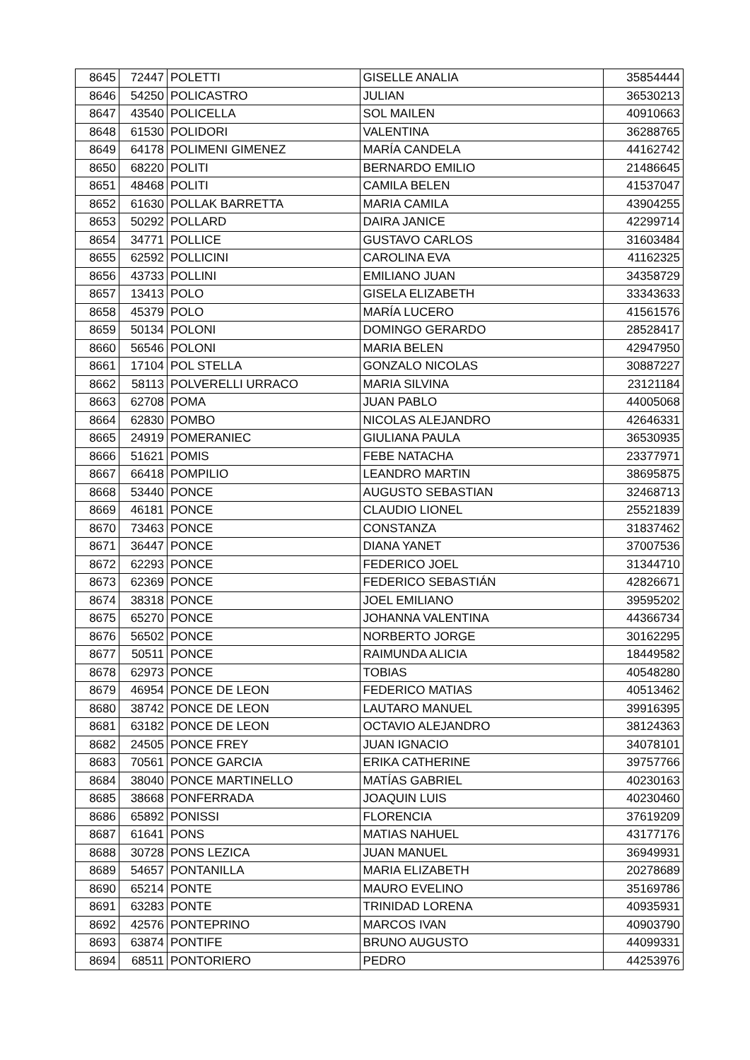| 8645 | 72447 | POLETTI | GISELLE ANALIA | 35854444 |
| 8646 | 54250 | POLICASTRO | JULIAN | 36530213 |
| 8647 | 43540 | POLICELLA | SOL MAILEN | 40910663 |
| 8648 | 61530 | POLIDORI | VALENTINA | 36288765 |
| 8649 | 64178 | POLIMENI GIMENEZ | MARÍA CANDELA | 44162742 |
| 8650 | 68220 | POLITI | BERNARDO EMILIO | 21486645 |
| 8651 | 48468 | POLITI | CAMILA BELEN | 41537047 |
| 8652 | 61630 | POLLAK BARRETTA | MARIA CAMILA | 43904255 |
| 8653 | 50292 | POLLARD | DAIRA JANICE | 42299714 |
| 8654 | 34771 | POLLICE | GUSTAVO CARLOS | 31603484 |
| 8655 | 62592 | POLLICINI | CAROLINA EVA | 41162325 |
| 8656 | 43733 | POLLINI | EMILIANO JUAN | 34358729 |
| 8657 | 13413 | POLO | GISELA ELIZABETH | 33343633 |
| 8658 | 45379 | POLO | MARÍA LUCERO | 41561576 |
| 8659 | 50134 | POLONI | DOMINGO GERARDO | 28528417 |
| 8660 | 56546 | POLONI | MARIA BELEN | 42947950 |
| 8661 | 17104 | POL STELLA | GONZALO NICOLAS | 30887227 |
| 8662 | 58113 | POLVERELLI URRACO | MARIA SILVINA | 23121184 |
| 8663 | 62708 | POMA | JUAN PABLO | 44005068 |
| 8664 | 62830 | POMBO | NICOLAS ALEJANDRO | 42646331 |
| 8665 | 24919 | POMERANIEC | GIULIANA PAULA | 36530935 |
| 8666 | 51621 | POMIS | FEBE NATACHA | 23377971 |
| 8667 | 66418 | POMPILIO | LEANDRO MARTIN | 38695875 |
| 8668 | 53440 | PONCE | AUGUSTO SEBASTIAN | 32468713 |
| 8669 | 46181 | PONCE | CLAUDIO LIONEL | 25521839 |
| 8670 | 73463 | PONCE | CONSTANZA | 31837462 |
| 8671 | 36447 | PONCE | DIANA YANET | 37007536 |
| 8672 | 62293 | PONCE | FEDERICO JOEL | 31344710 |
| 8673 | 62369 | PONCE | FEDERICO SEBASTIÁN | 42826671 |
| 8674 | 38318 | PONCE | JOEL EMILIANO | 39595202 |
| 8675 | 65270 | PONCE | JOHANNA VALENTINA | 44366734 |
| 8676 | 56502 | PONCE | NORBERTO JORGE | 30162295 |
| 8677 | 50511 | PONCE | RAIMUNDA ALICIA | 18449582 |
| 8678 | 62973 | PONCE | TOBIAS | 40548280 |
| 8679 | 46954 | PONCE DE LEON | FEDERICO MATIAS | 40513462 |
| 8680 | 38742 | PONCE DE LEON | LAUTARO MANUEL | 39916395 |
| 8681 | 63182 | PONCE DE LEON | OCTAVIO ALEJANDRO | 38124363 |
| 8682 | 24505 | PONCE FREY | JUAN IGNACIO | 34078101 |
| 8683 | 70561 | PONCE GARCIA | ERIKA CATHERINE | 39757766 |
| 8684 | 38040 | PONCE MARTINELLO | MATÍAS GABRIEL | 40230163 |
| 8685 | 38668 | PONFERRADA | JOAQUIN LUIS | 40230460 |
| 8686 | 65892 | PONISSI | FLORENCIA | 37619209 |
| 8687 | 61641 | PONS | MATIAS NAHUEL | 43177176 |
| 8688 | 30728 | PONS LEZICA | JUAN MANUEL | 36949931 |
| 8689 | 54657 | PONTANILLA | MARIA ELIZABETH | 20278689 |
| 8690 | 65214 | PONTE | MAURO EVELINO | 35169786 |
| 8691 | 63283 | PONTE | TRINIDAD LORENA | 40935931 |
| 8692 | 42576 | PONTEPRINO | MARCOS IVAN | 40903790 |
| 8693 | 63874 | PONTIFE | BRUNO AUGUSTO | 44099331 |
| 8694 | 68511 | PONTORIERO | PEDRO | 44253976 |